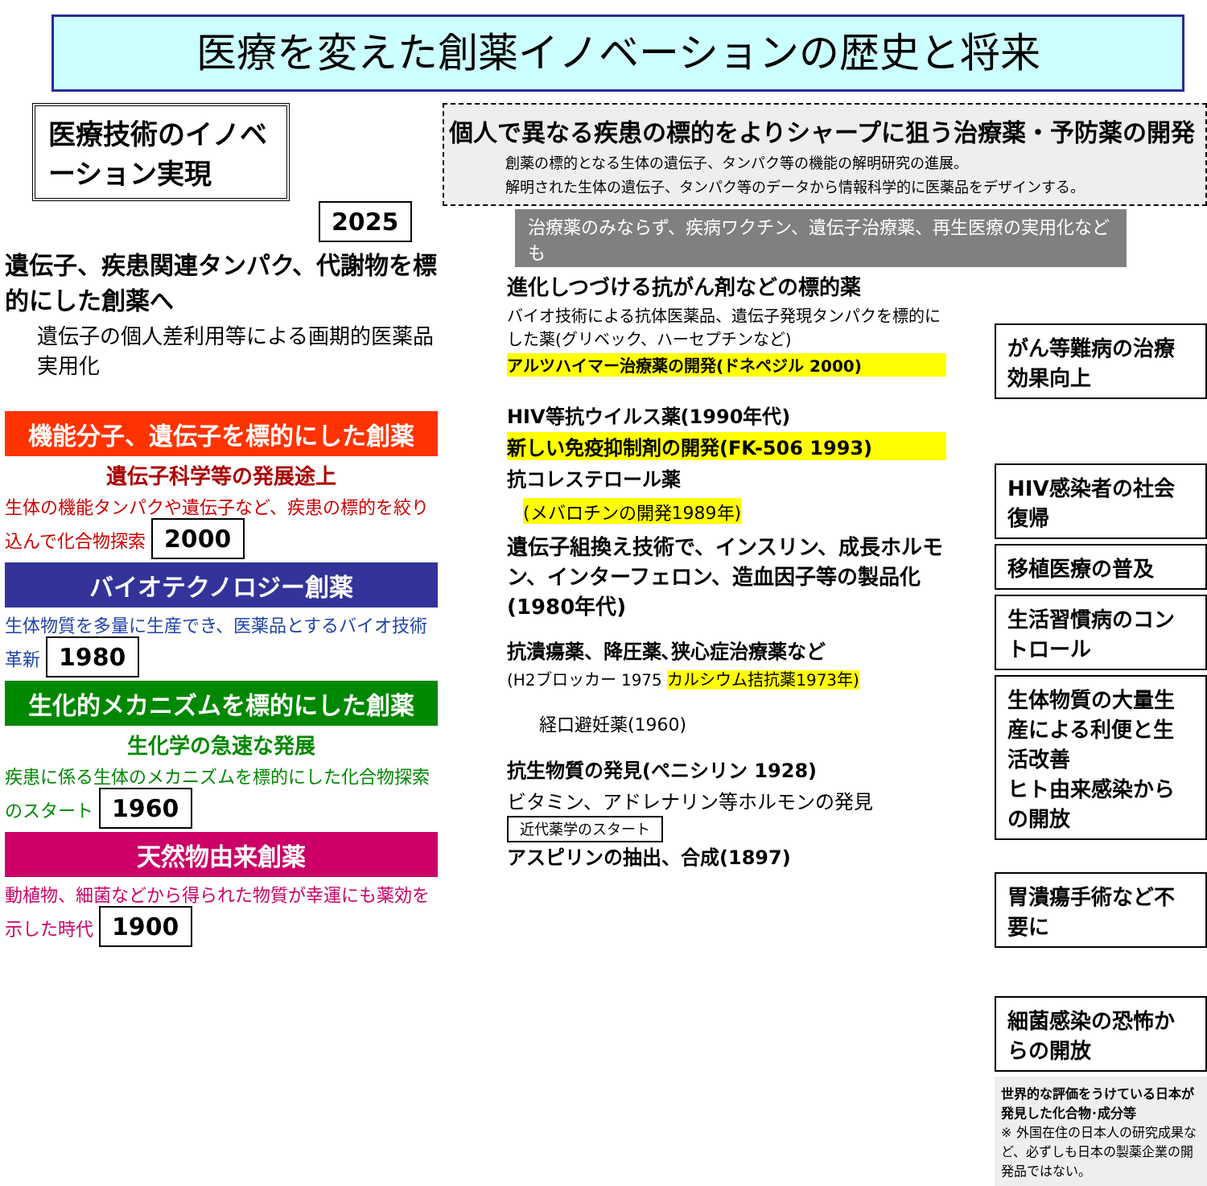医療を変えた創薬イノベーションの歴史と将来
医療技術のイノベーション実現
2025
遺伝子、疾患関連タンパク、代謝物を標的にした創薬へ
遺伝子の個人差利用等による画期的医薬品実用化
機能分子、遺伝子を標的にした創薬
遺伝子科学等の発展途上
生体の機能タンパクや遺伝子など、疾患の標的を絞り込んで化合物探索 2000
バイオテクノロジー創薬
生体物質を多量に生産でき、医薬品とするバイオ技術革新 1980
生化的メカニズムを標的にした創薬
生化学の急速な発展
疾患に係る生体のメカニズムを標的にした化合物探索のスタート 1960
天然物由来創薬
動植物、細菌などから得られた物質が幸運にも薬効を示した時代 1900
個人で異なる疾患の標的をよりシャープに狙う治療薬・予防薬の開発
創薬の標的となる生体の遺伝子、タンパク等の機能の解明研究の進展。
解明された生体の遺伝子、タンパク等のデータから情報科学的に医薬品をデザインする。
治療薬のみならず、疾病ワクチン、遺伝子治療薬、再生医療の実用化なども
進化しつづける抗がん剤などの標的薬
バイオ技術による抗体医薬品、遺伝子発現タンパクを標的にした薬(グリベック、ハーセプチンなど)
アルツハイマー治療薬の開発(ドネペジル 2000)
HIV等抗ウイルス薬(1990年代)
新しい免疫抑制剤の開発(FK-506 1993)
抗コレステロール薬
(メバロチンの開発1989年)
遺伝子組換え技術で、インスリン、成長ホルモン、インターフェロン、造血因子等の製品化(1980年代)
抗潰瘍薬、降圧薬､狭心症治療薬など
(H2ブロッカー 1975 カルシウム拮抗薬1973年)
経口避妊薬(1960)
抗生物質の発見(ペニシリン 1928)
ビタミン、アドレナリン等ホルモンの発見
近代薬学のスタート
アスピリンの抽出、合成(1897)
がん等難病の治療効果向上
HIV感染者の社会復帰
移植医療の普及
生活習慣病のコントロール
生体物質の大量生産による利便と生活改善
ヒト由来感染からの開放
胃潰瘍手術など不要に
細菌感染の恐怖からの開放
世界的な評価をうけている日本が発見した化合物･成分等
※ 外国在住の日本人の研究成果など、必ずしも日本の製薬企業の開発品ではない。